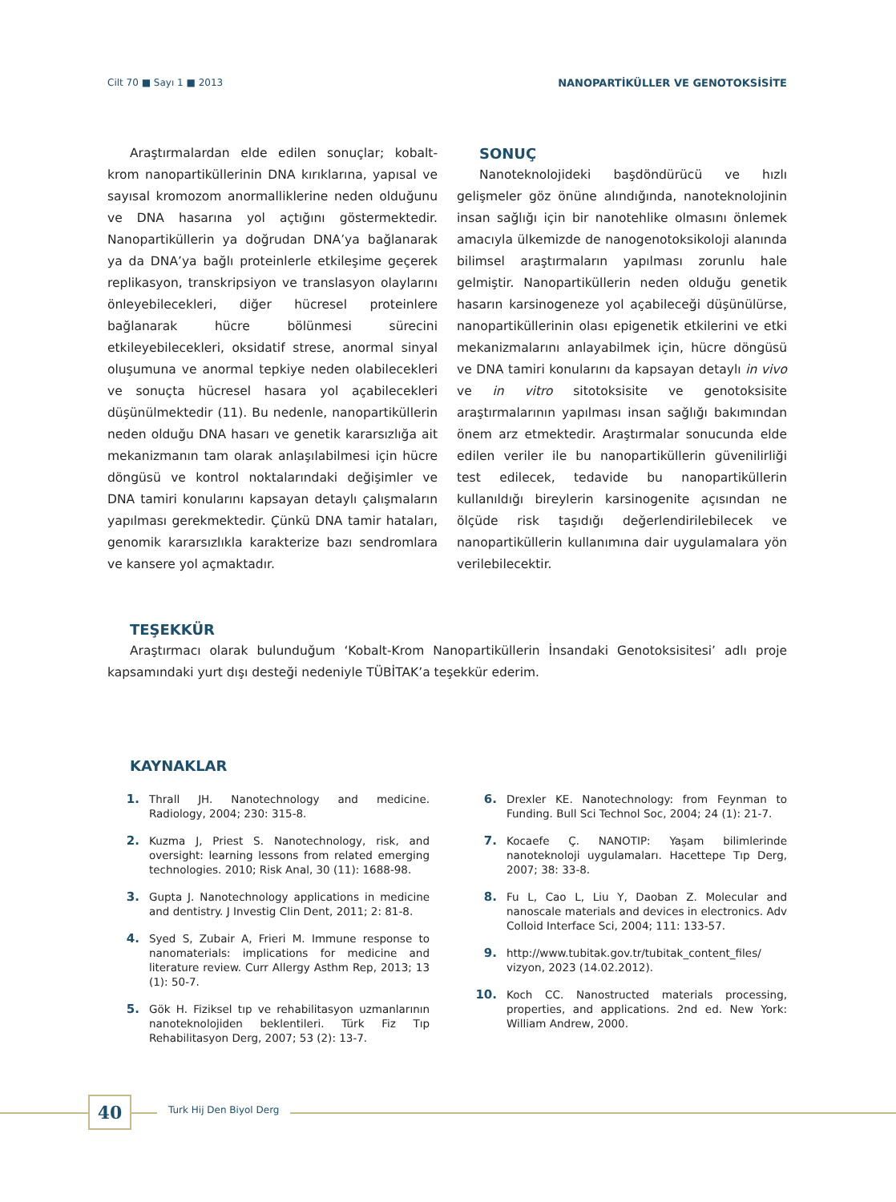Cilt 70 ■ Sayı 1 ■ 2013 NANOPARTİKÜLLER VE GENOTOKSİSİTE
Araştırmalardan elde edilen sonuçlar; kobalt-krom nanopartiküllerinin DNA kırıklarına, yapısal ve sayısal kromozom anormalliklerine neden olduğunu ve DNA hasarına yol açtığını göstermektedir. Nanopartiküllerin ya doğrudan DNA’ya bağlanarak ya da DNA’ya bağlı proteinlerle etkileşime geçerek replikasyon, transkripsiyon ve translasyon olaylarını önleyebilecekleri, diğer hücresel proteinlere bağlanarak hücre bölünmesi sürecini etkileyebilecekleri, oksidatif strese, anormal sinyal oluşumuna ve anormal tepkiye neden olabilecekleri ve sonuçta hücresel hasara yol açabilecekleri düşünülmektedir (11). Bu nedenle, nanopartiküllerin neden olduğu DNA hasarı ve genetik kararsızlığa ait mekanizmanın tam olarak anlaşılabilmesi için hücre döngüsü ve kontrol noktalarındaki değişimler ve DNA tamiri konularını kapsayan detaylı çalışmaların yapılması gerekmektedir. Çünkü DNA tamir hataları, genomik kararsızlıkla karakterize bazı sendromlara ve kansere yol açmaktadır.
SONUÇ
Nanoteknolojideki başdöndürücü ve hızlı gelişmeler göz önüne alındığında, nanoteknolojinin insan sağlığı için bir nanotehlike olmasını önlemek amacıyla ülkemizde de nanogenotoksikoloji alanında bilimsel araştırmaların yapılması zorunlu hale gelmiştir. Nanopartiküllerin neden olduğu genetik hasarın karsinogeneze yol açabileceği düşünülürse, nanopartiküllerinin olası epigenetik etkilerini ve etki mekanizmalarını anlayabilmek için, hücre döngüsü ve DNA tamiri konularını da kapsayan detaylı in vivo ve in vitro sitotoksisite ve genotoksisite araştırmalarının yapılması insan sağlığı bakımından önem arz etmektedir. Araştırmalar sonucunda elde edilen veriler ile bu nanopartiküllerin güvenilirliği test edilecek, tedavide bu nanopartiküllerin kullanıldığı bireylerin karsinogenite açısından ne ölçüde risk taşıdığı değerlendirilebilecek ve nanopartiküllerin kullanımına dair uygulamalara yön verilebilecektir.
TEŞEKKÜR
Araştırmacı olarak bulunduğum ‘Kobalt-Krom Nanopartiküllerin İnsandaki Genotoksisitesi’ adlı proje kapsamındaki yurt dışı desteği nedeniyle TÜBİTAK’a teşekkür ederim.
KAYNAKLAR
1. Thrall JH. Nanotechnology and medicine. Radiology, 2004; 230: 315-8.
2. Kuzma J, Priest S. Nanotechnology, risk, and oversight: learning lessons from related emerging technologies. 2010; Risk Anal, 30 (11): 1688-98.
3. Gupta J. Nanotechnology applications in medicine and dentistry. J Investig Clin Dent, 2011; 2: 81-8.
4. Syed S, Zubair A, Frieri M. Immune response to nanomaterials: implications for medicine and literature review. Curr Allergy Asthm Rep, 2013; 13 (1): 50-7.
5. Gök H. Fiziksel tıp ve rehabilitasyon uzmanlarının nanoteknolojiden beklentileri. Türk Fiz Tıp Rehabilitasyon Derg, 2007; 53 (2): 13-7.
6. Drexler KE. Nanotechnology: from Feynman to Funding. Bull Sci Technol Soc, 2004; 24 (1): 21-7.
7. Kocaefe Ç. NANOTIP: Yaşam bilimlerinde nanoteknoloji uygulamaları. Hacettepe Tıp Derg, 2007; 38: 33-8.
8. Fu L, Cao L, Liu Y, Daoban Z. Molecular and nanoscale materials and devices in electronics. Adv Colloid Interface Sci, 2004; 111: 133-57.
9. http://www.tubitak.gov.tr/tubitak_content_files/ vizyon, 2023 (14.02.2012).
10. Koch CC. Nanostructed materials processing, properties, and applications. 2nd ed. New York: William Andrew, 2000.
40 Turk Hij Den Biyol Derg